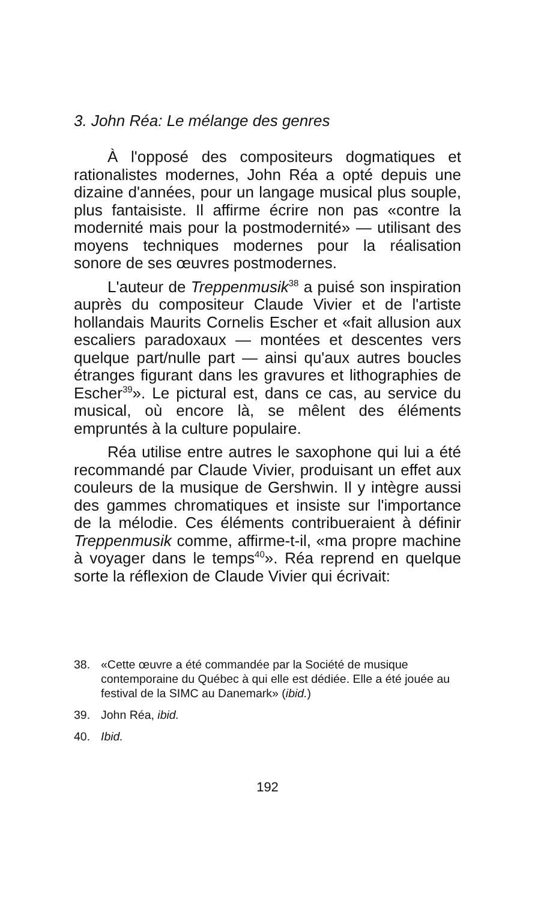3. John Réa: Le mélange des genres
À l'opposé des compositeurs dogmatiques et rationalistes modernes, John Réa a opté depuis une dizaine d'années, pour un langage musical plus souple, plus fantaisiste. Il affirme écrire non pas «contre la modernité mais pour la postmodernité» — utilisant des moyens techniques modernes pour la réalisation sonore de ses œuvres postmodernes.
L'auteur de Treppenmusik<sup>38</sup> a puisé son inspiration auprès du compositeur Claude Vivier et de l'artiste hollandais Maurits Cornelis Escher et «fait allusion aux escaliers paradoxaux — montées et descentes vers quelque part/nulle part — ainsi qu'aux autres boucles étranges figurant dans les gravures et lithographies de Escher<sup>39</sup>». Le pictural est, dans ce cas, au service du musical, où encore là, se mêlent des éléments empruntés à la culture populaire.
Réa utilise entre autres le saxophone qui lui a été recommandé par Claude Vivier, produisant un effet aux couleurs de la musique de Gershwin. Il y intègre aussi des gammes chromatiques et insiste sur l'importance de la mélodie. Ces éléments contribueraient à définir Treppenmusik comme, affirme-t-il, «ma propre machine à voyager dans le temps<sup>40</sup>». Réa reprend en quelque sorte la réflexion de Claude Vivier qui écrivait:
38. «Cette œuvre a été commandée par la Société de musique contemporaine du Québec à qui elle est dédiée. Elle a été jouée au festival de la SIMC au Danemark» (ibid.)
39. John Réa, ibid.
40. Ibid.
192